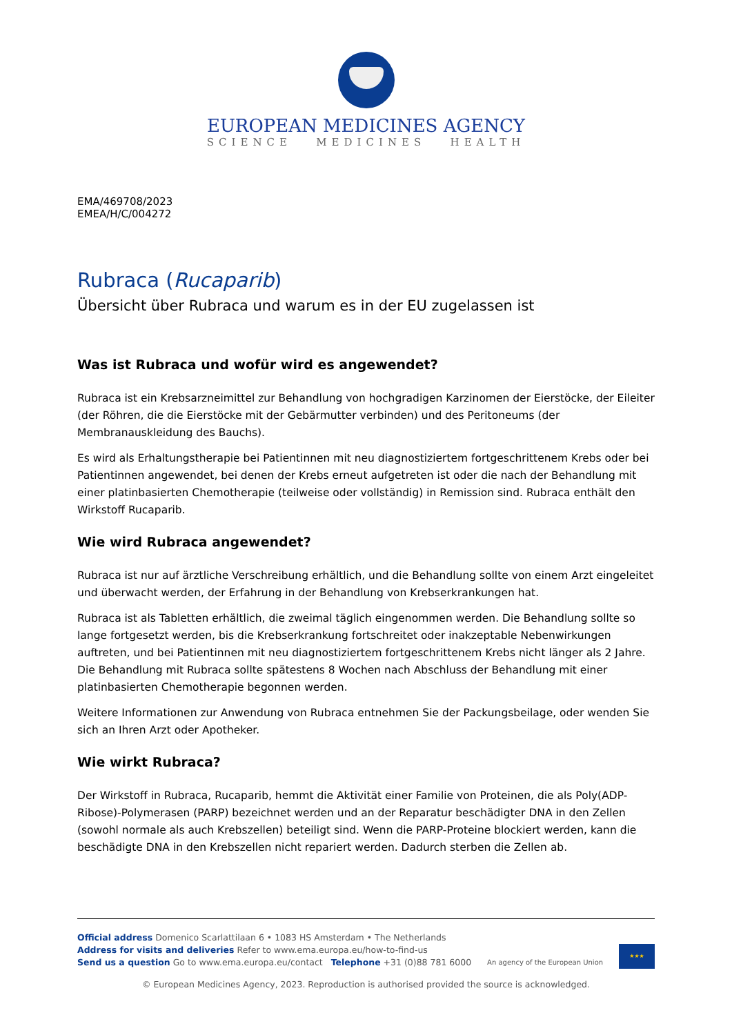EUROPEAN MEDICINES AGENCY
SCIENCE MEDICINES HEALTH
EMA/469708/2023
EMEA/H/C/004272
Rubraca (Rucaparib)
Übersicht über Rubraca und warum es in der EU zugelassen ist
Was ist Rubraca und wofür wird es angewendet?
Rubraca ist ein Krebsarzneimittel zur Behandlung von hochgradigen Karzinomen der Eierstöcke, der Eileiter (der Röhren, die die Eierstöcke mit der Gebärmutter verbinden) und des Peritoneums (der Membranauskleidung des Bauchs).
Es wird als Erhaltungstherapie bei Patientinnen mit neu diagnostiziertem fortgeschrittenem Krebs oder bei Patientinnen angewendet, bei denen der Krebs erneut aufgetreten ist oder die nach der Behandlung mit einer platinbasierten Chemotherapie (teilweise oder vollständig) in Remission sind. Rubraca enthält den Wirkstoff Rucaparib.
Wie wird Rubraca angewendet?
Rubraca ist nur auf ärztliche Verschreibung erhältlich, und die Behandlung sollte von einem Arzt eingeleitet und überwacht werden, der Erfahrung in der Behandlung von Krebserkrankungen hat.
Rubraca ist als Tabletten erhältlich, die zweimal täglich eingenommen werden. Die Behandlung sollte so lange fortgesetzt werden, bis die Krebserkrankung fortschreitet oder inakzeptable Nebenwirkungen auftreten, und bei Patientinnen mit neu diagnostiziertem fortgeschrittenem Krebs nicht länger als 2 Jahre. Die Behandlung mit Rubraca sollte spätestens 8 Wochen nach Abschluss der Behandlung mit einer platinbasierten Chemotherapie begonnen werden.
Weitere Informationen zur Anwendung von Rubraca entnehmen Sie der Packungsbeilage, oder wenden Sie sich an Ihren Arzt oder Apotheker.
Wie wirkt Rubraca?
Der Wirkstoff in Rubraca, Rucaparib, hemmt die Aktivität einer Familie von Proteinen, die als Poly(ADP-Ribose)-Polymerasen (PARP) bezeichnet werden und an der Reparatur beschädigter DNA in den Zellen (sowohl normale als auch Krebszellen) beteiligt sind. Wenn die PARP-Proteine blockiert werden, kann die beschädigte DNA in den Krebszellen nicht repariert werden. Dadurch sterben die Zellen ab.
Official address Domenico Scarlattilaan 6 • 1083 HS Amsterdam • The Netherlands
Address for visits and deliveries Refer to www.ema.europa.eu/how-to-find-us
Send us a question Go to www.ema.europa.eu/contact Telephone +31 (0)88 781 6000
An agency of the European Union
★★★
© European Medicines Agency, 2023. Reproduction is authorised provided the source is acknowledged.